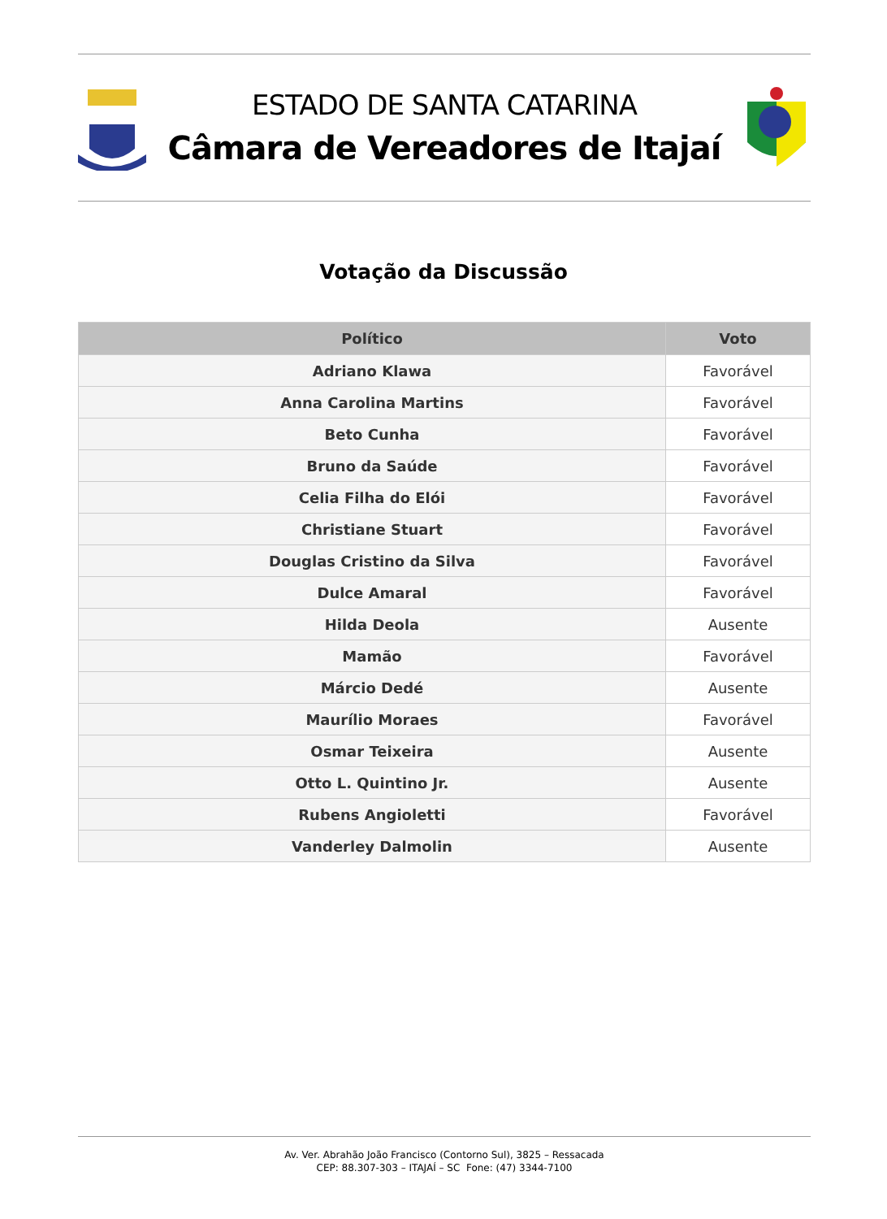ESTADO DE SANTA CATARINA
Câmara de Vereadores de Itajaí
Votação da Discussão
| Político | Voto |
| --- | --- |
| Adriano Klawa | Favorável |
| Anna Carolina Martins | Favorável |
| Beto Cunha | Favorável |
| Bruno da Saúde | Favorável |
| Celia Filha do Elói | Favorável |
| Christiane Stuart | Favorável |
| Douglas Cristino da Silva | Favorável |
| Dulce Amaral | Favorável |
| Hilda Deola | Ausente |
| Mamão | Favorável |
| Márcio Dedé | Ausente |
| Maurílio Moraes | Favorável |
| Osmar Teixeira | Ausente |
| Otto L. Quintino Jr. | Ausente |
| Rubens Angioletti | Favorável |
| Vanderley Dalmolin | Ausente |
Av. Ver. Abrahão João Francisco (Contorno Sul), 3825 – Ressacada
CEP: 88.307-303 – ITAJAÍ – SC Fone: (47) 3344-7100